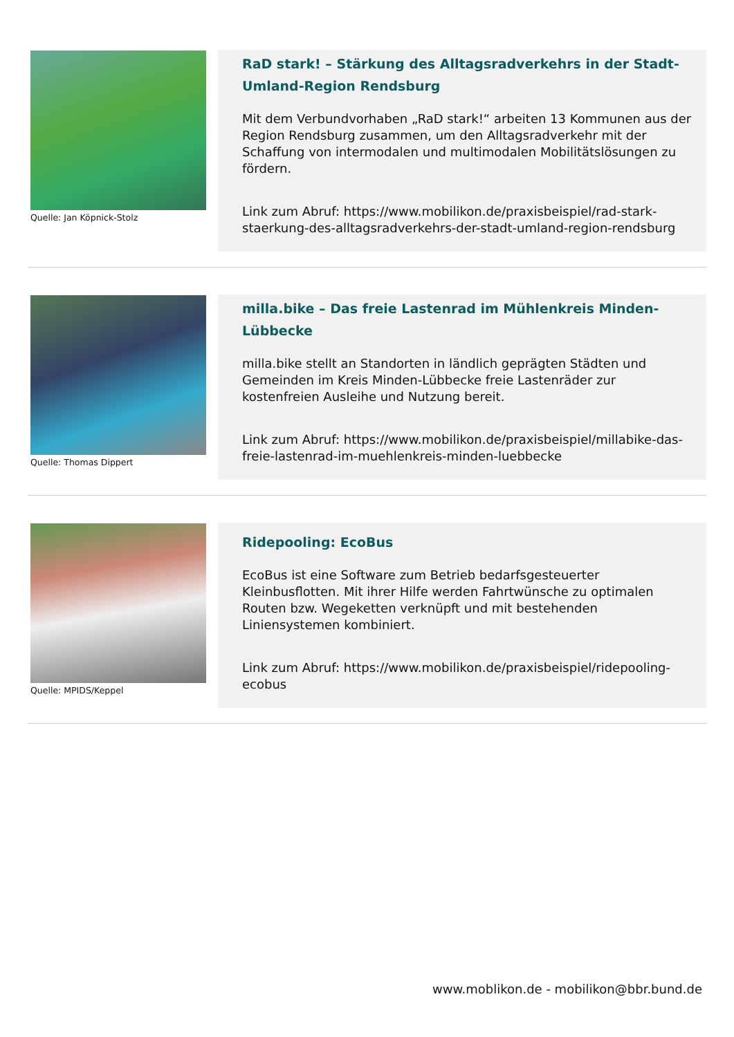Quelle: Jan Köpnick-Stolz
RaD stark! – Stärkung des Alltagsradverkehrs in der Stadt-Umland-Region Rendsburg
Mit dem Verbundvorhaben „RaD stark!“ arbeiten 13 Kommunen aus der Region Rendsburg zusammen, um den Alltagsradverkehr mit der Schaffung von intermodalen und multimodalen Mobilitätslösungen zu fördern.
Link zum Abruf: https://www.mobilikon.de/praxisbeispiel/rad-stark-staerkung-des-alltagsradverkehrs-der-stadt-umland-region-rendsburg
Quelle: Thomas Dippert
milla.bike – Das freie Lastenrad im Mühlenkreis Minden-Lübbecke
milla.bike stellt an Standorten in ländlich geprägten Städten und Gemeinden im Kreis Minden-Lübbecke freie Lastenräder zur kostenfreien Ausleihe und Nutzung bereit.
Link zum Abruf: https://www.mobilikon.de/praxisbeispiel/millabike-das-freie-lastenrad-im-muehlenkreis-minden-luebbecke
Quelle: MPIDS/Keppel
Ridepooling: EcoBus
EcoBus ist eine Software zum Betrieb bedarfsgesteuerter Kleinbusflotten. Mit ihrer Hilfe werden Fahrtwünsche zu optimalen Routen bzw. Wegeketten verknüpft und mit bestehenden Liniensystemen kombiniert.
Link zum Abruf: https://www.mobilikon.de/praxisbeispiel/ridepooling-ecobus
www.moblikon.de - mobilikon@bbr.bund.de